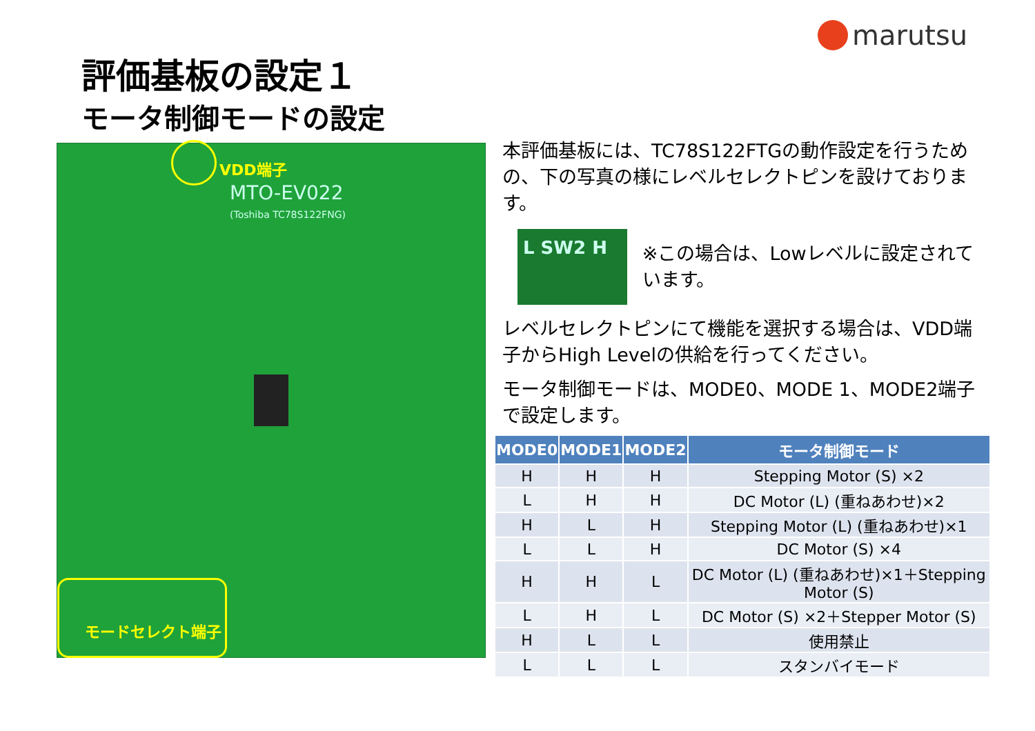marutsu
評価基板の設定１
モータ制御モードの設定
VDD端子
MTO-EV022
(Toshiba TC78S122FNG)
モードセレクト端子
本評価基板には、TC78S122FTGの動作設定を行うための、下の写真の様にレベルセレクトピンを設けております。
L SW2 H
※この場合は、Lowレベルに設定されています。
レベルセレクトピンにて機能を選択する場合は、VDD端子からHigh Levelの供給を行ってください。
モータ制御モードは、MODE0、MODE 1、MODE2端子で設定します。
| MODE0 | MODE1 | MODE2 | モータ制御モード |
| --- | --- | --- | --- |
| H | H | H | Stepping Motor (S) ×2 |
| L | H | H | DC Motor (L) (重ねあわせ)×2 |
| H | L | H | Stepping Motor (L) (重ねあわせ)×1 |
| L | L | H | DC Motor (S) ×4 |
| H | H | L | DC Motor (L) (重ねあわせ)×1＋Stepping Motor (S) |
| L | H | L | DC Motor (S) ×2＋Stepper Motor (S) |
| H | L | L | 使用禁止 |
| L | L | L | スタンバイモード |